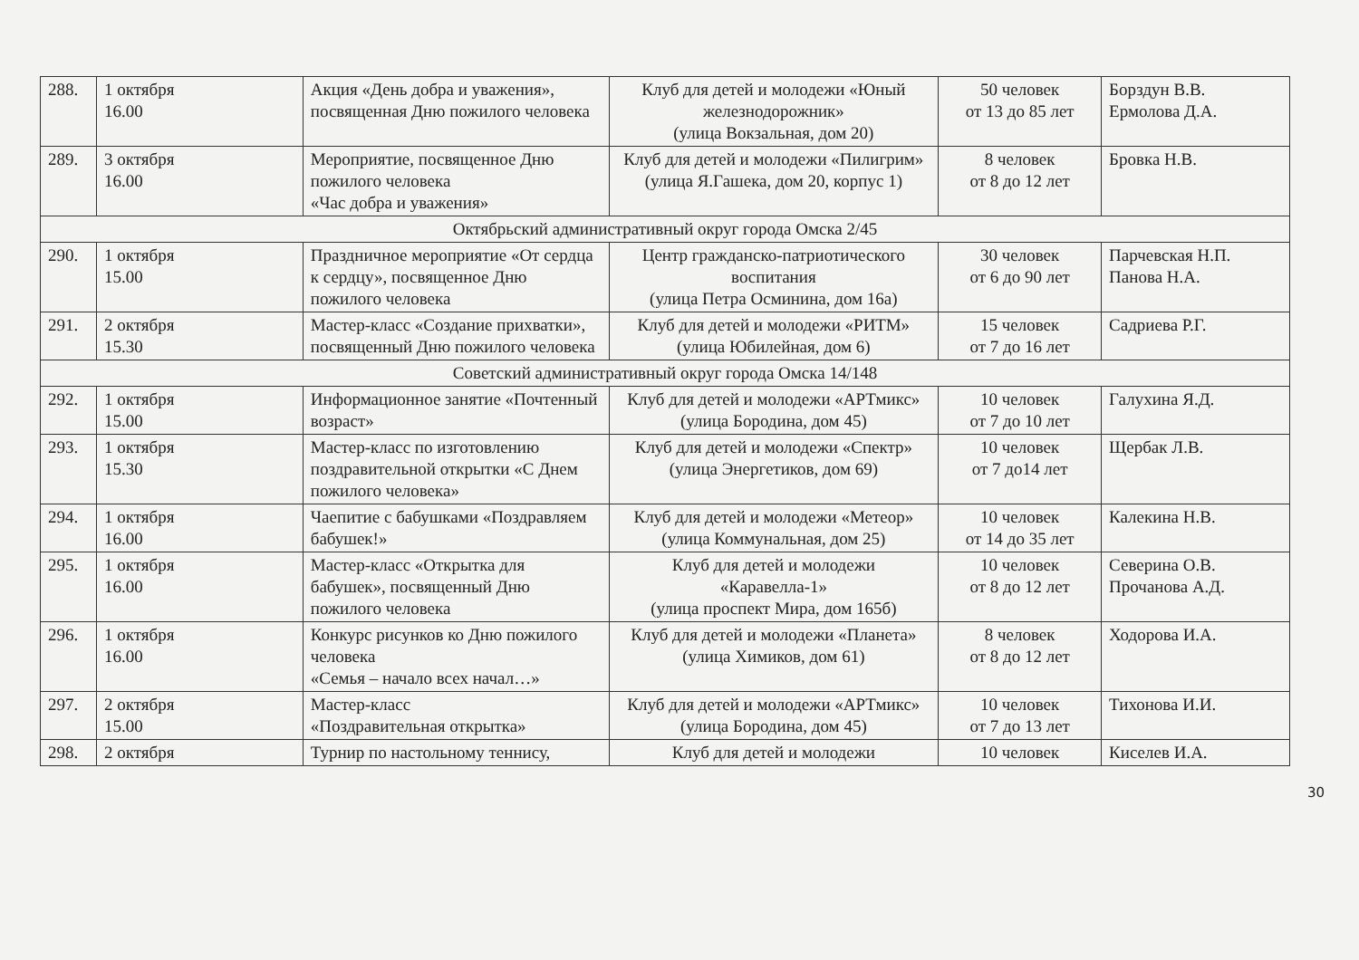| 288. | 1 октября 16.00 | Акция «День добра и уважения», посвященная Дню пожилого человека | Клуб для детей и молодежи «Юный железнодорожник» (улица Вокзальная, дом 20) | 50 человек от 13 до 85 лет | Борздун В.В. Ермолова Д.А. |
| 289. | 3 октября 16.00 | Мероприятие, посвященное Дню пожилого человека «Час добра и уважения» | Клуб для детей и молодежи «Пилигрим» (улица Я.Гашека, дом 20, корпус 1) | 8 человек от 8 до 12 лет | Бровка Н.В. |
| Октябрьский административный округ города Омска 2/45 | | | | | |
| 290. | 1 октября 15.00 | Праздничное мероприятие «От сердца к сердцу», посвященное Дню пожилого человека | Центр гражданско-патриотического воспитания (улица Петра Осминина, дом 16а) | 30 человек от 6 до 90 лет | Парчевская Н.П. Панова Н.А. |
| 291. | 2 октября 15.30 | Мастер-класс «Создание прихватки», посвященный Дню пожилого человека | Клуб для детей и молодежи «РИТМ» (улица Юбилейная, дом 6) | 15 человек от 7 до 16 лет | Садриева Р.Г. |
| Советский административный округ города Омска 14/148 | | | | | |
| 292. | 1 октября 15.00 | Информационное занятие «Почтенный возраст» | Клуб для детей и молодежи «АРТмикс» (улица Бородина, дом 45) | 10 человек от 7 до 10 лет | Галухина Я.Д. |
| 293. | 1 октября 15.30 | Мастер-класс по изготовлению поздравительной открытки «С Днем пожилого человека» | Клуб для детей и молодежи «Спектр» (улица Энергетиков, дом 69) | 10 человек от 7 до14 лет | Щербак Л.В. |
| 294. | 1 октября 16.00 | Чаепитие с бабушками «Поздравляем бабушек!» | Клуб для детей и молодежи «Метеор» (улица Коммунальная, дом 25) | 10 человек от 14 до 35 лет | Калекина Н.В. |
| 295. | 1 октября 16.00 | Мастер-класс «Открытка для бабушек», посвященный Дню пожилого человека | Клуб для детей и молодежи «Каравелла-1» (улица проспект Мира, дом 165б) | 10 человек от 8 до 12 лет | Северина О.В. Прочанова А.Д. |
| 296. | 1 октября 16.00 | Конкурс рисунков ко Дню пожилого человека «Семья – начало всех начал…» | Клуб для детей и молодежи «Планета» (улица Химиков, дом 61) | 8 человек от 8 до 12 лет | Ходорова И.А. |
| 297. | 2 октября 15.00 | Мастер-класс «Поздравительная открытка» | Клуб для детей и молодежи «АРТмикс» (улица Бородина, дом 45) | 10 человек от 7 до 13 лет | Тихонова И.И. |
| 298. | 2 октября | Турнир по настольному теннису, | Клуб для детей и молодежи | 10 человек | Киселев И.А. |
30